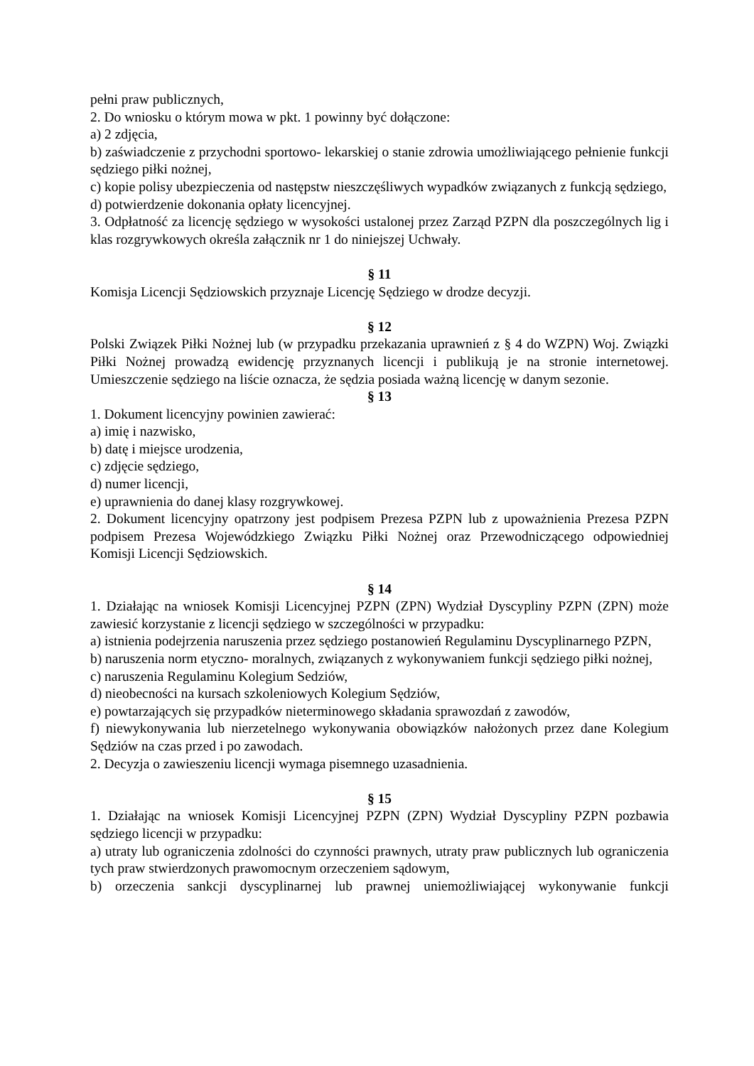pełni praw publicznych,
2. Do wniosku o którym mowa w pkt. 1 powinny być dołączone:
a) 2 zdjęcia,
b) zaświadczenie z przychodni sportowo- lekarskiej o stanie zdrowia umożliwiającego pełnienie funkcji sędziego piłki nożnej,
c) kopie polisy ubezpieczenia od następstw nieszczęśliwych wypadków związanych z funkcją sędziego,
d) potwierdzenie dokonania opłaty licencyjnej.
3. Odpłatność za licencję sędziego w wysokości ustalonej przez Zarząd PZPN dla poszczególnych lig i klas rozgrywkowych określa załącznik nr 1 do niniejszej Uchwały.
§ 11
Komisja Licencji Sędziowskich przyznaje Licencję Sędziego w drodze decyzji.
§ 12
Polski Związek Piłki Nożnej lub (w przypadku przekazania uprawnień z § 4 do WZPN) Woj. Związki Piłki Nożnej prowadzą ewidencję przyznanych licencji i publikują je na stronie internetowej. Umieszczenie sędziego na liście oznacza, że sędzia posiada ważną licencję w danym sezonie.
§ 13
1. Dokument licencyjny powinien zawierać:
a) imię i nazwisko,
b) datę i miejsce urodzenia,
c) zdjęcie sędziego,
d) numer licencji,
e) uprawnienia do danej klasy rozgrywkowej.
2. Dokument licencyjny opatrzony jest podpisem Prezesa PZPN lub z upoważnienia Prezesa PZPN podpisem Prezesa Wojewódzkiego Związku Piłki Nożnej oraz Przewodniczącego odpowiedniej Komisji Licencji Sędziowskich.
§ 14
1. Działając na wniosek Komisji Licencyjnej PZPN (ZPN) Wydział Dyscypliny PZPN (ZPN) może zawiesić korzystanie z licencji sędziego w szczególności w przypadku:
a) istnienia podejrzenia naruszenia przez sędziego postanowień Regulaminu Dyscyplinarnego PZPN,
b) naruszenia norm etyczno- moralnych, związanych z wykonywaniem funkcji sędziego piłki nożnej,
c) naruszenia Regulaminu Kolegium Sedziów,
d) nieobecności na kursach szkoleniowych Kolegium Sędziów,
e) powtarzających się przypadków nieterminowego składania sprawozdań z zawodów,
f) niewykonywania lub nierzetelnego wykonywania obowiązków nałożonych przez dane Kolegium Sędziów na czas przed i po zawodach.
2. Decyzja o zawieszeniu licencji wymaga pisemnego uzasadnienia.
§ 15
1. Działając na wniosek Komisji Licencyjnej PZPN (ZPN) Wydział Dyscypliny PZPN pozbawia sędziego licencji w przypadku:
a) utraty lub ograniczenia zdolności do czynności prawnych, utraty praw publicznych lub ograniczenia tych praw stwierdzonych prawomocnym orzeczeniem sądowym,
b) orzeczenia sankcji dyscyplinarnej lub prawnej uniemożliwiającej wykonywanie funkcji